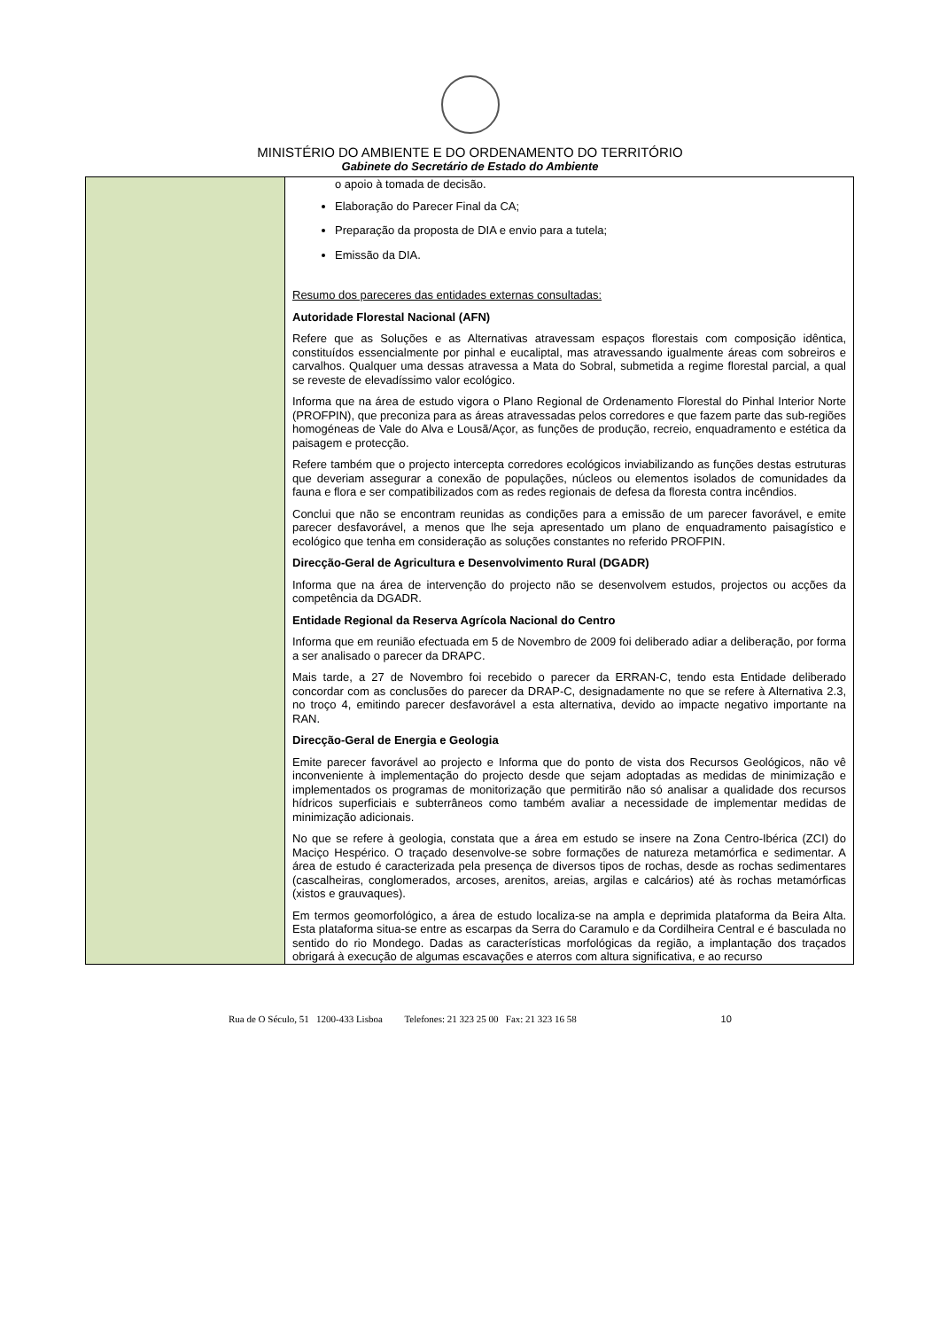MINISTÉRIO DO AMBIENTE E DO ORDENAMENTO DO TERRITÓRIO
Gabinete do Secretário de Estado do Ambiente
| | o apoio à tomada de decisão. Elaboração do Parecer Final da CA; Preparação da proposta de DIA e envio para a tutela; Emissão da DIA. Resumo dos pareceres das entidades externas consultadas: Autoridade Florestal Nacional (AFN) Refere que as Soluções e as Alternativas atravessam espaços florestais com composição idêntica, constituídos essencialmente por pinhal e eucaliptal, mas atravessando igualmente áreas com sobreiros e carvalhos. Qualquer uma dessas atravessa a Mata do Sobral, submetida a regime florestal parcial, a qual se reveste de elevadíssimo valor ecológico. Informa que na área de estudo vigora o Plano Regional de Ordenamento Florestal do Pinhal Interior Norte (PROFPIN), que preconiza para as áreas atravessadas pelos corredores e que fazem parte das sub-regiões homogéneas de Vale do Alva e Lousã/Açor, as funções de produção, recreio, enquadramento e estética da paisagem e protecção. Refere também que o projecto intercepta corredores ecológicos inviabilizando as funções destas estruturas que deveriam assegurar a conexão de populações, núcleos ou elementos isolados de comunidades da fauna e flora e ser compatibilizados com as redes regionais de defesa da floresta contra incêndios. Conclui que não se encontram reunidas as condições para a emissão de um parecer favorável, e emite parecer desfavorável, a menos que lhe seja apresentado um plano de enquadramento paisagístico e ecológico que tenha em consideração as soluções constantes no referido PROFPIN. Direcção-Geral de Agricultura e Desenvolvimento Rural (DGADR) Informa que na área de intervenção do projecto não se desenvolvem estudos, projectos ou acções da competência da DGADR. Entidade Regional da Reserva Agrícola Nacional do Centro Informa que em reunião efectuada em 5 de Novembro de 2009 foi deliberado adiar a deliberação, por forma a ser analisado o parecer da DRAPC. Mais tarde, a 27 de Novembro foi recebido o parecer da ERRAN-C, tendo esta Entidade deliberado concordar com as conclusões do parecer da DRAP-C, designadamente no que se refere à Alternativa 2.3, no troço 4, emitindo parecer desfavorável a esta alternativa, devido ao impacte negativo importante na RAN. Direcção-Geral de Energia e Geologia Emite parecer favorável ao projecto e Informa que do ponto de vista dos Recursos Geológicos, não vê inconveniente à implementação do projecto desde que sejam adoptadas as medidas de minimização e implementados os programas de monitorização que permitirão não só analisar a qualidade dos recursos hídricos superficiais e subterrâneos como também avaliar a necessidade de implementar medidas de minimização adicionais. No que se refere à geologia, constata que a área em estudo se insere na Zona Centro-Ibérica (ZCI) do Maciço Hespérico. O traçado desenvolve-se sobre formações de natureza metamórfica e sedimentar. A área de estudo é caracterizada pela presença de diversos tipos de rochas, desde as rochas sedimentares (cascalheiras, conglomerados, arcoses, arenitos, areias, argilas e calcários) até às rochas metamórficas (xistos e grauvaques). Em termos geomorfológico, a área de estudo localiza-se na ampla e deprimida plataforma da Beira Alta. Esta plataforma situa-se entre as escarpas da Serra do Caramulo e da Cordilheira Central e é basculada no sentido do rio Mondego. Dadas as características morfológicas da região, a implantação dos traçados obrigará à execução de algumas escavações e aterros com altura significativa, e ao recurso |
Rua de O Século, 51 1200-433 Lisboa Telefones: 21 323 25 00 Fax: 21 323 16 58 10